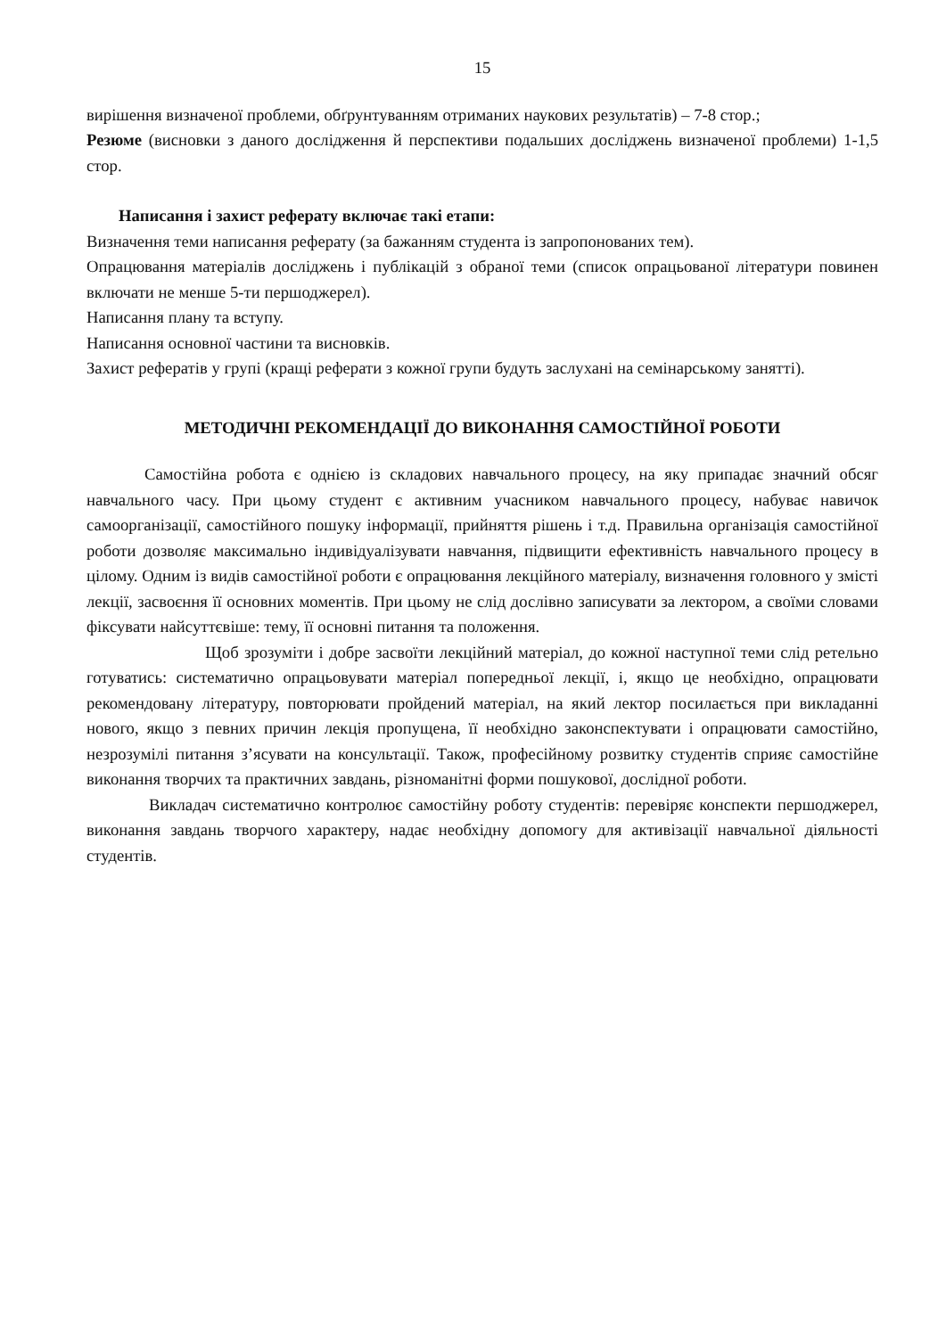15
вирішення визначеної проблеми, обґрунтуванням отриманих наукових результатів) – 7-8 стор.;
Резюме (висновки з даного дослідження й перспективи подальших досліджень визначеної проблеми) 1-1,5 стор.
Написання і захист реферату включає такі етапи:
Визначення теми написання реферату (за бажанням студента із запропонованих тем).
Опрацювання матеріалів досліджень і публікацій з обраної теми (список опрацьованої літератури повинен включати не менше 5-ти першоджерел).
Написання плану та вступу.
Написання основної частини та висновків.
Захист рефератів у групі (кращі реферати з кожної групи будуть заслухані на семінарському занятті).
МЕТОДИЧНІ РЕКОМЕНДАЦІЇ ДО ВИКОНАННЯ САМОСТІЙНОЇ РОБОТИ
Самостійна робота є однією із складових навчального процесу, на яку припадає значний обсяг навчального часу. При цьому студент є активним учасником навчального процесу, набуває навичок самоорганізації, самостійного пошуку інформації, прийняття рішень і т.д. Правильна організація самостійної роботи дозволяє максимально індивідуалізувати навчання, підвищити ефективність навчального процесу в цілому. Одним із видів самостійної роботи є опрацювання лекційного матеріалу, визначення головного у змісті лекції, засвоєння її основних моментів. При цьому не слід дослівно записувати за лектором, а своїми словами фіксувати найсуттєвіше: тему, її основні питання та положення.
Щоб зрозуміти і добре засвоїти лекційний матеріал, до кожної наступної теми слід ретельно готуватись: систематично опрацьовувати матеріал попередньої лекції, і, якщо це необхідно, опрацювати рекомендовану літературу, повторювати пройдений матеріал, на який лектор посилається при викладанні нового, якщо з певних причин лекція пропущена, її необхідно законспектувати і опрацювати самостійно, незрозумілі питання з’ясувати на консультації. Також, професійному розвитку студентів сприяє самостійне виконання творчих та практичних завдань, різноманітні форми пошукової, дослідної роботи.
Викладач систематично контролює самостійну роботу студентів: перевіряє конспекти першоджерел, виконання завдань творчого характеру, надає необхідну допомогу для активізації навчальної діяльності студентів.